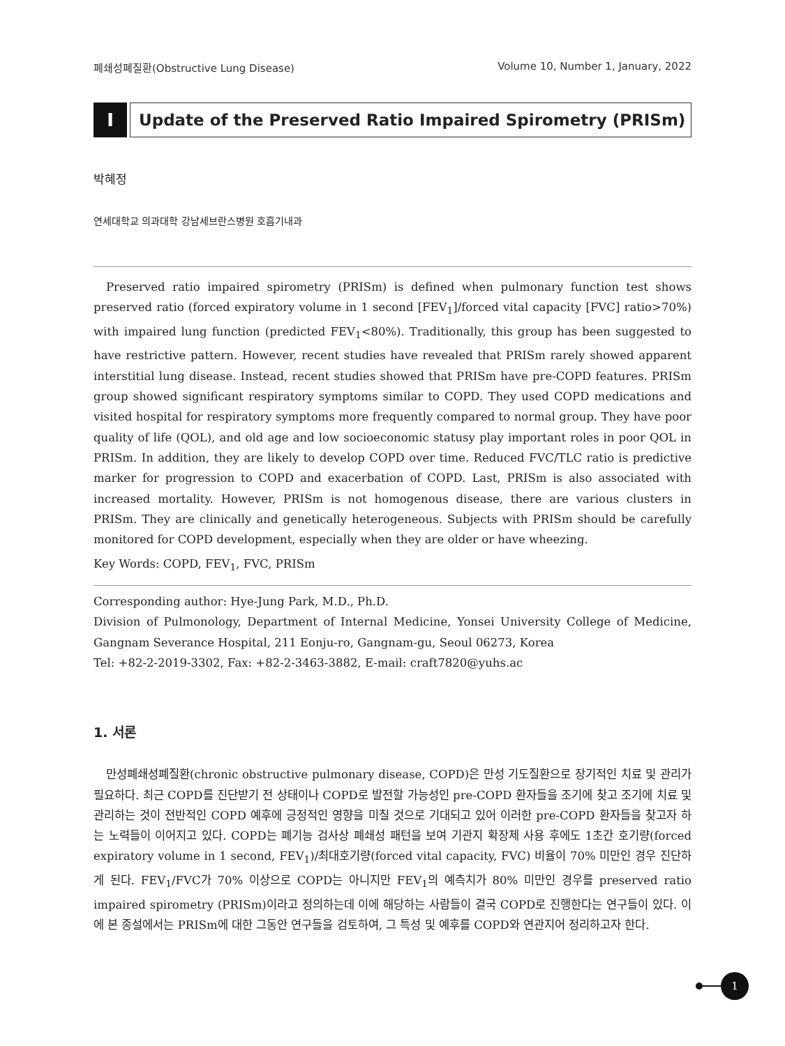폐쇄성폐질환(Obstructive Lung Disease) Volume 10, Number 1, January, 2022
I Update of the Preserved Ratio Impaired Spirometry (PRISm)
박혜정
연세대학교 의과대학 강남세브란스병원 호흡기내과
Preserved ratio impaired spirometry (PRISm) is defined when pulmonary function test shows preserved ratio (forced expiratory volume in 1 second [FEV<sub>1</sub>]/forced vital capacity [FVC] ratio>70%) with impaired lung function (predicted FEV<sub>1</sub><80%). Traditionally, this group has been suggested to have restrictive pattern. However, recent studies have revealed that PRISm rarely showed apparent interstitial lung disease. Instead, recent studies showed that PRISm have pre-COPD features. PRISm group showed significant respiratory symptoms similar to COPD. They used COPD medications and visited hospital for respiratory symptoms more frequently compared to normal group. They have poor quality of life (QOL), and old age and low socioeconomic statusy play important roles in poor QOL in PRISm. In addition, they are likely to develop COPD over time. Reduced FVC/TLC ratio is predictive marker for progression to COPD and exacerbation of COPD. Last, PRISm is also associated with increased mortality. However, PRISm is not homogenous disease, there are various clusters in PRISm. They are clinically and genetically heterogeneous. Subjects with PRISm should be carefully monitored for COPD development, especially when they are older or have wheezing.
Key Words: COPD, FEV<sub>1</sub>, FVC, PRISm
Corresponding author: Hye-Jung Park, M.D., Ph.D.
Division of Pulmonology, Department of Internal Medicine, Yonsei University College of Medicine, Gangnam Severance Hospital, 211 Eonju-ro, Gangnam-gu, Seoul 06273, Korea
Tel: +82-2-2019-3302, Fax: +82-2-3463-3882, E-mail: craft7820@yuhs.ac
1. 서론
만성폐쇄성폐질환(chronic obstructive pulmonary disease, COPD)은 만성 기도질환으로 장기적인 치료 및 관리가 필요하다. 최근 COPD를 진단받기 전 상태이나 COPD로 발전할 가능성인 pre-COPD 환자들을 조기에 찾고 조기에 치료 및 관리하는 것이 전반적인 COPD 예후에 긍정적인 영향을 미칠 것으로 기대되고 있어 이러한 pre-COPD 환자들을 찾고자 하는 노력들이 이어지고 있다. COPD는 폐기능 검사상 폐쇄성 패턴을 보여 기관지 확장제 사용 후에도 1초간 호기량(forced expiratory volume in 1 second, FEV<sub>1</sub>)/최대호기량(forced vital capacity, FVC) 비율이 70% 미만인 경우 진단하게 된다. FEV<sub>1</sub>/FVC가 70% 이상으로 COPD는 아니지만 FEV<sub>1</sub>의 예측치가 80% 미만인 경우를 preserved ratio impaired spirometry (PRISm)이라고 정의하는데 이에 해당하는 사람들이 결국 COPD로 진행한다는 연구들이 있다. 이에 본 종설에서는 PRISm에 대한 그동안 연구들을 검토하여, 그 특성 및 예후를 COPD와 연관지어 정리하고자 한다.
1